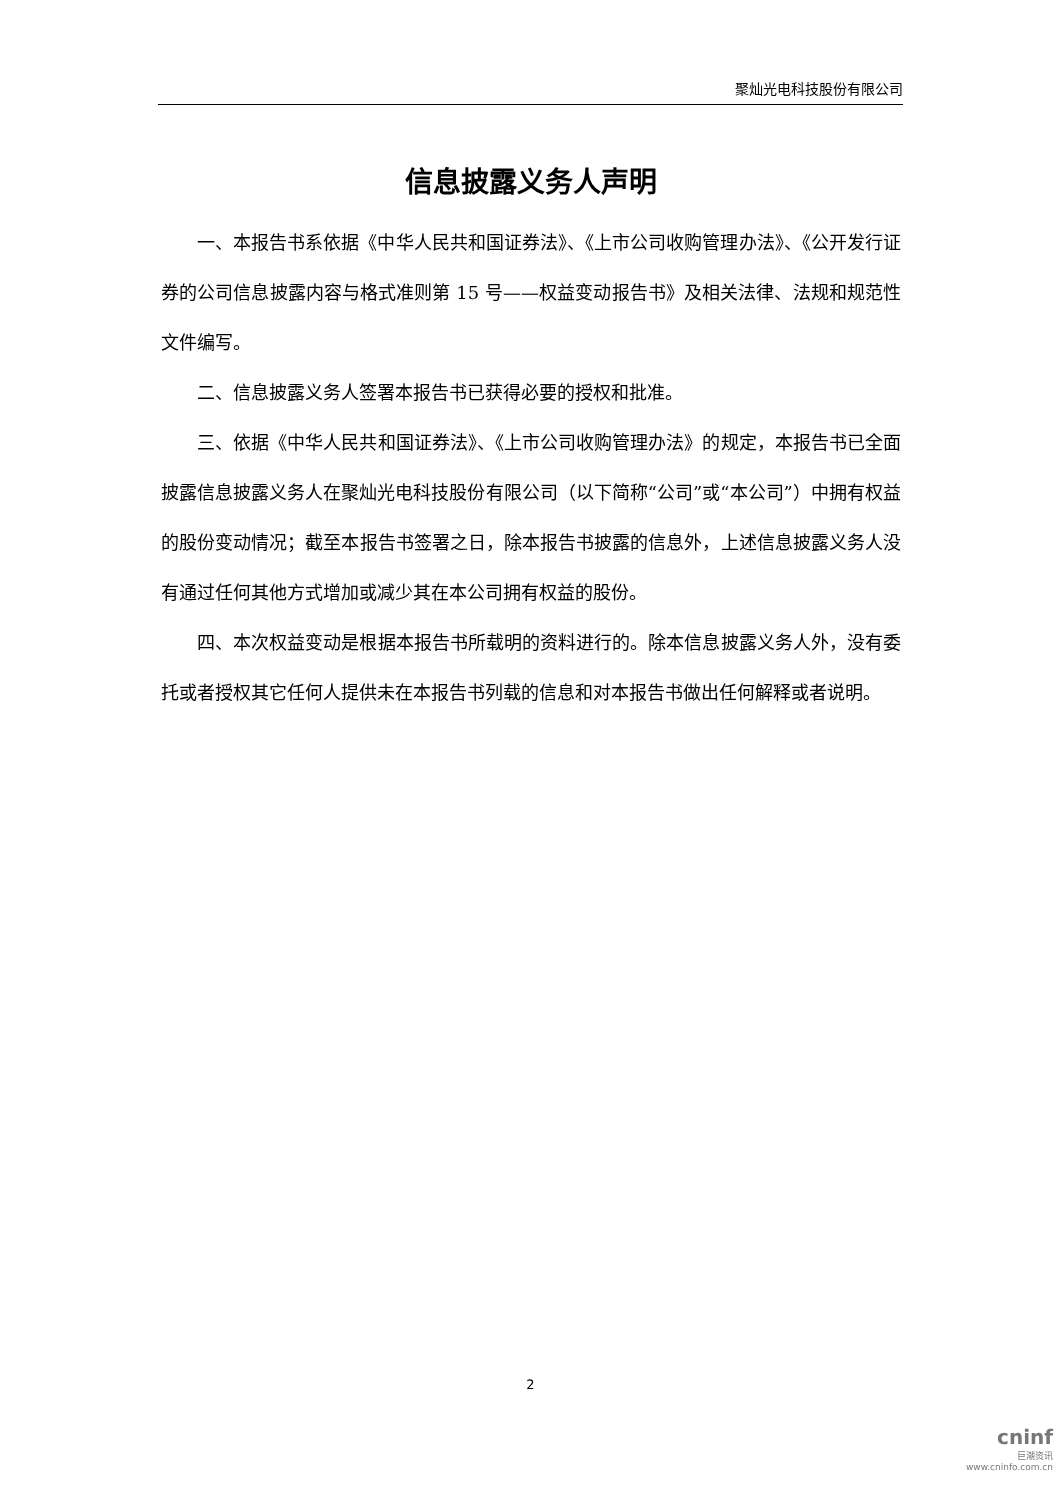聚灿光电科技股份有限公司
信息披露义务人声明
一、本报告书系依据《中华人民共和国证券法》、《上市公司收购管理办法》、《公开发行证券的公司信息披露内容与格式准则第 15 号——权益变动报告书》及相关法律、法规和规范性文件编写。
二、信息披露义务人签署本报告书已获得必要的授权和批准。
三、依据《中华人民共和国证券法》、《上市公司收购管理办法》的规定，本报告书已全面披露信息披露义务人在聚灿光电科技股份有限公司（以下简称“公司”或“本公司”）中拥有权益的股份变动情况；截至本报告书签署之日，除本报告书披露的信息外，上述信息披露义务人没有通过任何其他方式增加或减少其在本公司拥有权益的股份。
四、本次权益变动是根据本报告书所载明的资料进行的。除本信息披露义务人外，没有委托或者授权其它任何人提供未在本报告书列载的信息和对本报告书做出任何解释或者说明。
2
cninf
巨潮资讯
www.cninfo.com.cn